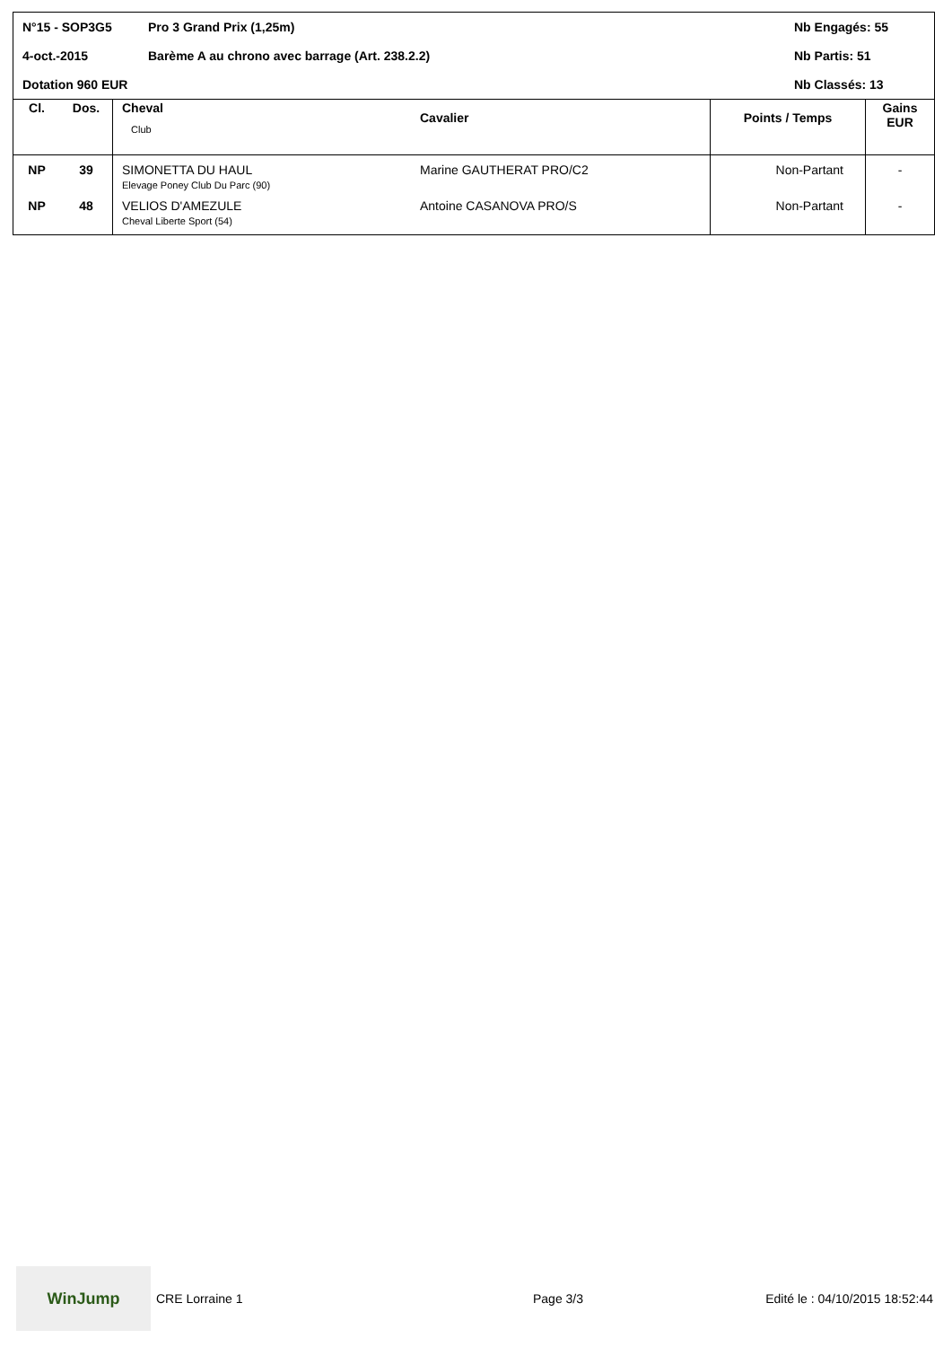N°15 - SOP3G5
Pro 3 Grand Prix (1,25m)
Nb Engagés: 55
4-oct.-2015
Barème A au chrono avec barrage (Art. 238.2.2)
Nb Partis: 51
Dotation 960 EUR
Nb Classés: 13
| Cl. | Dos. | Cheval Club | Cavalier | Points / Temps | Gains EUR |
| --- | --- | --- | --- | --- | --- |
| NP | 39 | SIMONETTA DU HAUL Elevage Poney Club Du Parc (90) | Marine GAUTHERAT PRO/C2 | Non-Partant | - |
| NP | 48 | VELIOS D'AMEZULE Cheval Liberte Sport (54) | Antoine CASANOVA PRO/S | Non-Partant | - |
WinJump
CRE Lorraine 1 Page 3/3 Edité le : 04/10/2015 18:52:44